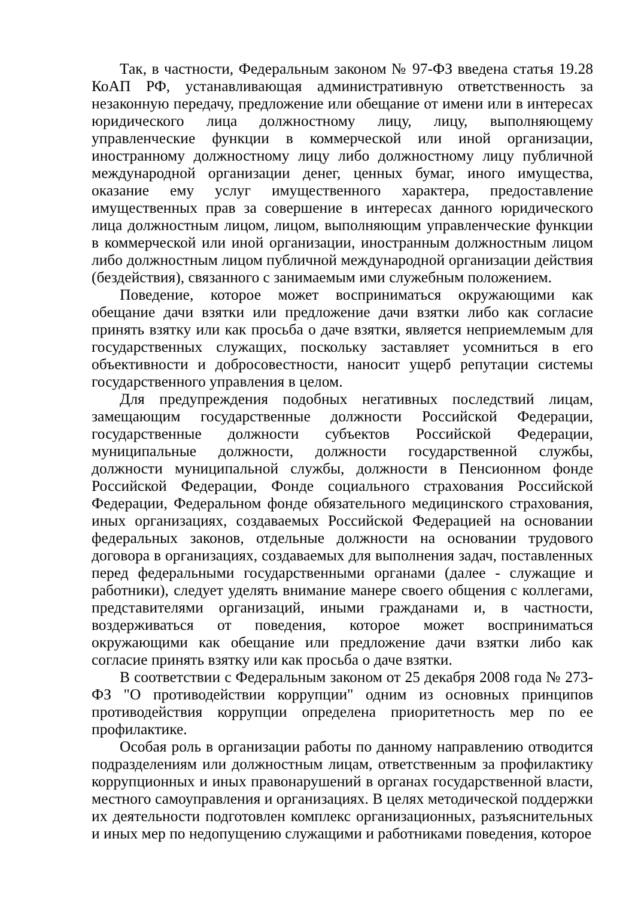Так, в частности, Федеральным законом № 97-ФЗ введена статья 19.28 КоАП РФ, устанавливающая административную ответственность за незаконную передачу, предложение или обещание от имени или в интересах юридического лица должностному лицу, лицу, выполняющему управленческие функции в коммерческой или иной организации, иностранному должностному лицу либо должностному лицу публичной международной организации денег, ценных бумаг, иного имущества, оказание ему услуг имущественного характера, предоставление имущественных прав за совершение в интересах данного юридического лица должностным лицом, лицом, выполняющим управленческие функции в коммерческой или иной организации, иностранным должностным лицом либо должностным лицом публичной международной организации действия (бездействия), связанного с занимаемым ими служебным положением.
Поведение, которое может восприниматься окружающими как обещание дачи взятки или предложение дачи взятки либо как согласие принять взятку или как просьба о даче взятки, является неприемлемым для государственных служащих, поскольку заставляет усомниться в его объективности и добросовестности, наносит ущерб репутации системы государственного управления в целом.
Для предупреждения подобных негативных последствий лицам, замещающим государственные должности Российской Федерации, государственные должности субъектов Российской Федерации, муниципальные должности, должности государственной службы, должности муниципальной службы, должности в Пенсионном фонде Российской Федерации, Фонде социального страхования Российской Федерации, Федеральном фонде обязательного медицинского страхования, иных организациях, создаваемых Российской Федерацией на основании федеральных законов, отдельные должности на основании трудового договора в организациях, создаваемых для выполнения задач, поставленных перед федеральными государственными органами (далее - служащие и работники), следует уделять внимание манере своего общения с коллегами, представителями организаций, иными гражданами и, в частности, воздерживаться от поведения, которое может восприниматься окружающими как обещание или предложение дачи взятки либо как согласие принять взятку или как просьба о даче взятки.
В соответствии с Федеральным законом от 25 декабря 2008 года № 273-ФЗ "О противодействии коррупции" одним из основных принципов противодействия коррупции определена приоритетность мер по ее профилактике.
Особая роль в организации работы по данному направлению отводится подразделениям или должностным лицам, ответственным за профилактику коррупционных и иных правонарушений в органах государственной власти, местного самоуправления и организациях. В целях методической поддержки их деятельности подготовлен комплекс организационных, разъяснительных и иных мер по недопущению служащими и работниками поведения, которое